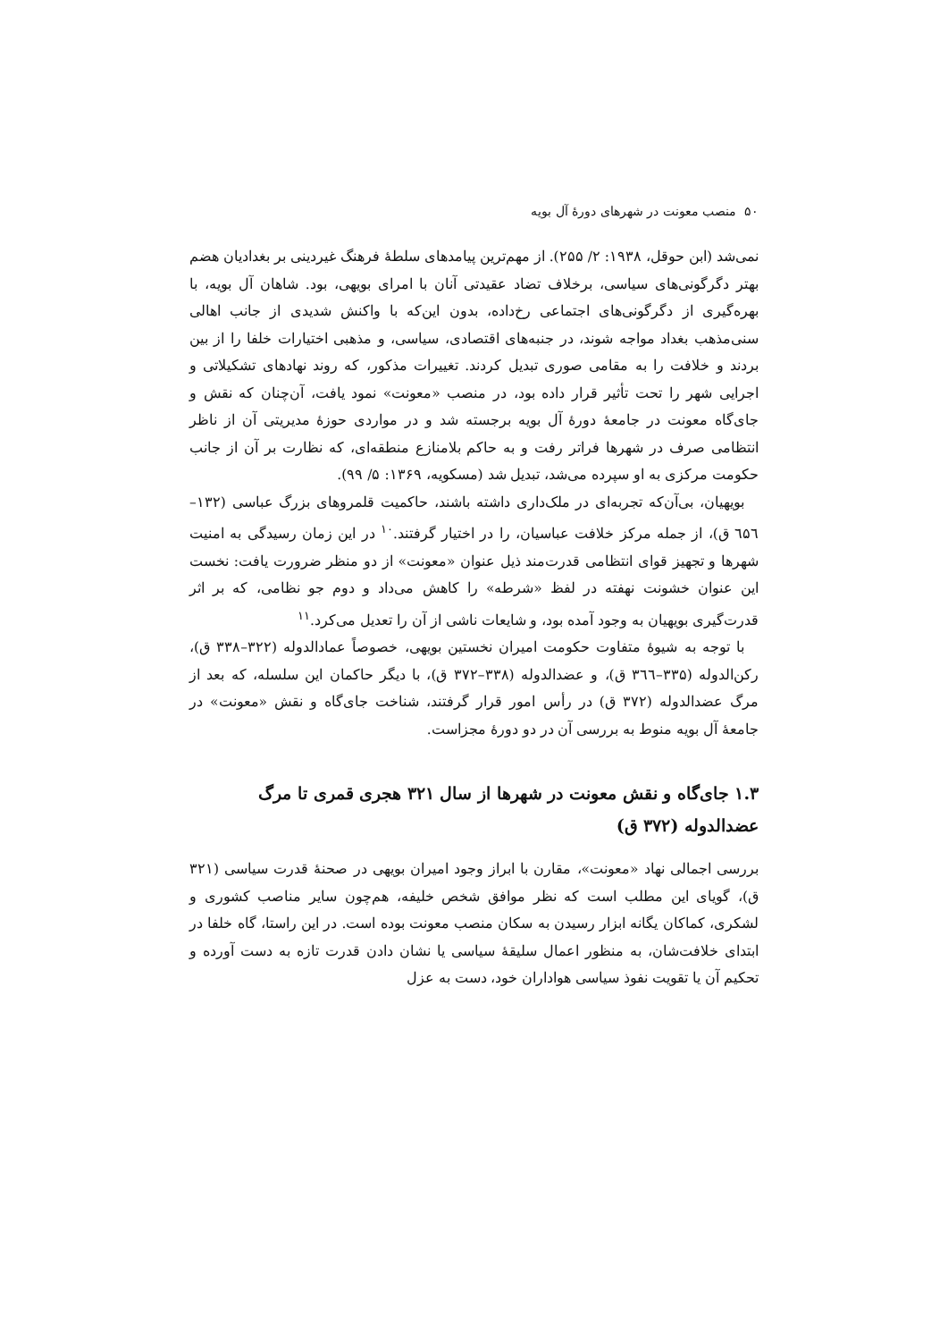۵۰ منصب معونت در شهرهای دورهٔ آل بویه
نمی‌شد (ابن حوقل، ۱۹۳۸: ۲/ ۲۵۵). از مهم‌ترین پیامدهای سلطهٔ فرهنگ غیردینی بر بغدادیان هضم بهتر دگرگونی‌های سیاسی، برخلاف تضاد عقیدتی آنان با امرای بویهی، بود. شاهان آل بویه، با بهره‌گیری از دگرگونی‌های اجتماعی رخ‌داده، بدون این‌که با واکنش شدیدی از جانب اهالی سنی‌مذهب بغداد مواجه شوند، در جنبه‌های اقتصادی، سیاسی، و مذهبی اختیارات خلفا را از بین بردند و خلافت را به مقامی صوری تبدیل کردند. تغییرات مذکور، که روند نهادهای تشکیلاتی و اجرایی شهر را تحت تأثیر قرار داده بود، در منصب «معونت» نمود یافت، آن‌چنان که نقش و جای‌گاه معونت در جامعهٔ دورهٔ آل بویه برجسته شد و در مواردی حوزهٔ مدیریتی آن از ناظر انتظامی صرف در شهرها فراتر رفت و به حاکم بلامنازع منطقه‌ای، که نظارت بر آن از جانب حکومت مرکزی به او سپرده می‌شد، تبدیل شد (مسکویه، ۱۳۶۹: ۵/ ۹۹).
بویهیان، بی‌آن‌که تجربه‌ای در ملک‌داری داشته باشند، حاکمیت قلمروهای بزرگ عباسی (۱۳۲–٦۵٦ ق)، از جمله مرکز خلافت عباسیان، را در اختیار گرفتند.<sup>۱۰</sup> در این زمان رسیدگی به امنیت شهرها و تجهیز قوای انتظامی قدرت‌مند ذیل عنوان «معونت» از دو منظر ضرورت یافت: نخست این عنوان خشونت نهفته در لفظ «شرطه» را کاهش می‌داد و دوم جو نظامی، که بر اثر قدرت‌گیری بویهیان به وجود آمده بود، و شایعات ناشی از آن را تعدیل می‌کرد.<sup>۱۱</sup>
با توجه به شیوهٔ متفاوت حکومت امیران نخستین بویهی، خصوصاً عمادالدوله (۳۲۲–۳۳۸ ق)، رکن‌الدوله (۳۳۵–۳٦٦ ق)، و عضدالدوله (۳۳۸–۳۷۲ ق)، با دیگر حاکمان این سلسله، که بعد از مرگ عضدالدوله (۳۷۲ ق) در رأس امور قرار گرفتند، شناخت جای‌گاه و نقش «معونت» در جامعهٔ آل بویه منوط به بررسی آن در دو دورهٔ مجزاست.
۱.۳ جای‌گاه و نقش معونت در شهرها از سال ۳۲۱ هجری قمری تا مرگ عضدالدوله (۳۷۲ ق)
بررسی اجمالی نهاد «معونت»، مقارن با ابراز وجود امیران بویهی در صحنهٔ قدرت سیاسی (۳۲۱ ق)، گویای این مطلب است که نظر موافق شخص خلیفه، هم‌چون سایر مناصب کشوری و لشکری، کماکان یگانه ابزار رسیدن به سکان منصب معونت بوده است. در این راستا، گاه خلفا در ابتدای خلافت‌شان، به منظور اعمال سلیقهٔ سیاسی یا نشان دادن قدرت تازه به دست آورده و تحکیم آن یا تقویت نفوذ سیاسی هواداران خود، دست به عزل